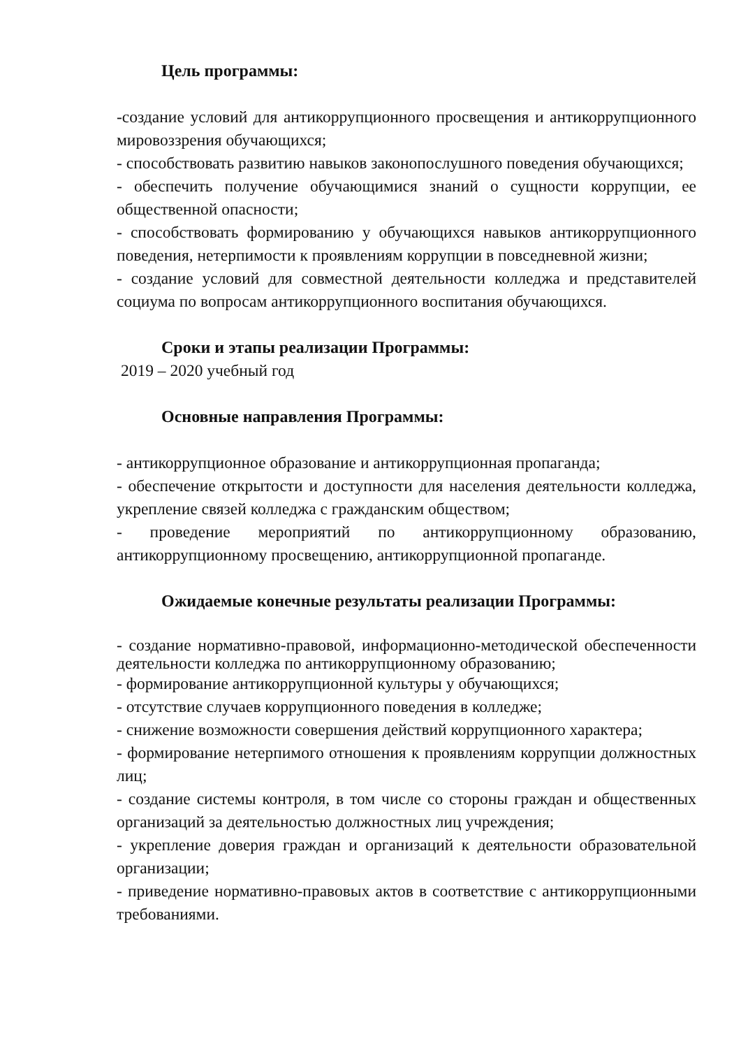Цель программы:
-создание условий для антикоррупционного просвещения и антикоррупционного мировоззрения обучающихся;
- способствовать развитию навыков законопослушного поведения обучающихся;
- обеспечить получение обучающимися знаний о сущности коррупции, ее общественной опасности;
- способствовать формированию у обучающихся навыков антикоррупционного поведения, нетерпимости к проявлениям коррупции в повседневной жизни;
- создание условий для совместной деятельности колледжа и представителей социума по вопросам антикоррупционного воспитания обучающихся.
Сроки и этапы реализации Программы:
2019 – 2020 учебный год
Основные направления Программы:
- антикоррупционное образование и антикоррупционная пропаганда;
- обеспечение открытости и доступности для населения деятельности колледжа, укрепление связей колледжа с гражданским обществом;
- проведение мероприятий по антикоррупционному образованию, антикоррупционному просвещению, антикоррупционной пропаганде.
Ожидаемые конечные результаты реализации Программы:
- создание нормативно-правовой, информационно-методической обеспеченности деятельности колледжа по антикоррупционному образованию;
- формирование антикоррупционной культуры у обучающихся;
- отсутствие случаев коррупционного поведения в колледже;
- снижение возможности совершения действий коррупционного характера;
- формирование нетерпимого отношения к проявлениям коррупции должностных лиц;
- создание системы контроля, в том числе со стороны граждан и общественных организаций за деятельностью должностных лиц учреждения;
- укрепление доверия граждан и организаций к деятельности образовательной организации;
- приведение нормативно-правовых актов в соответствие с антикоррупционными требованиями.